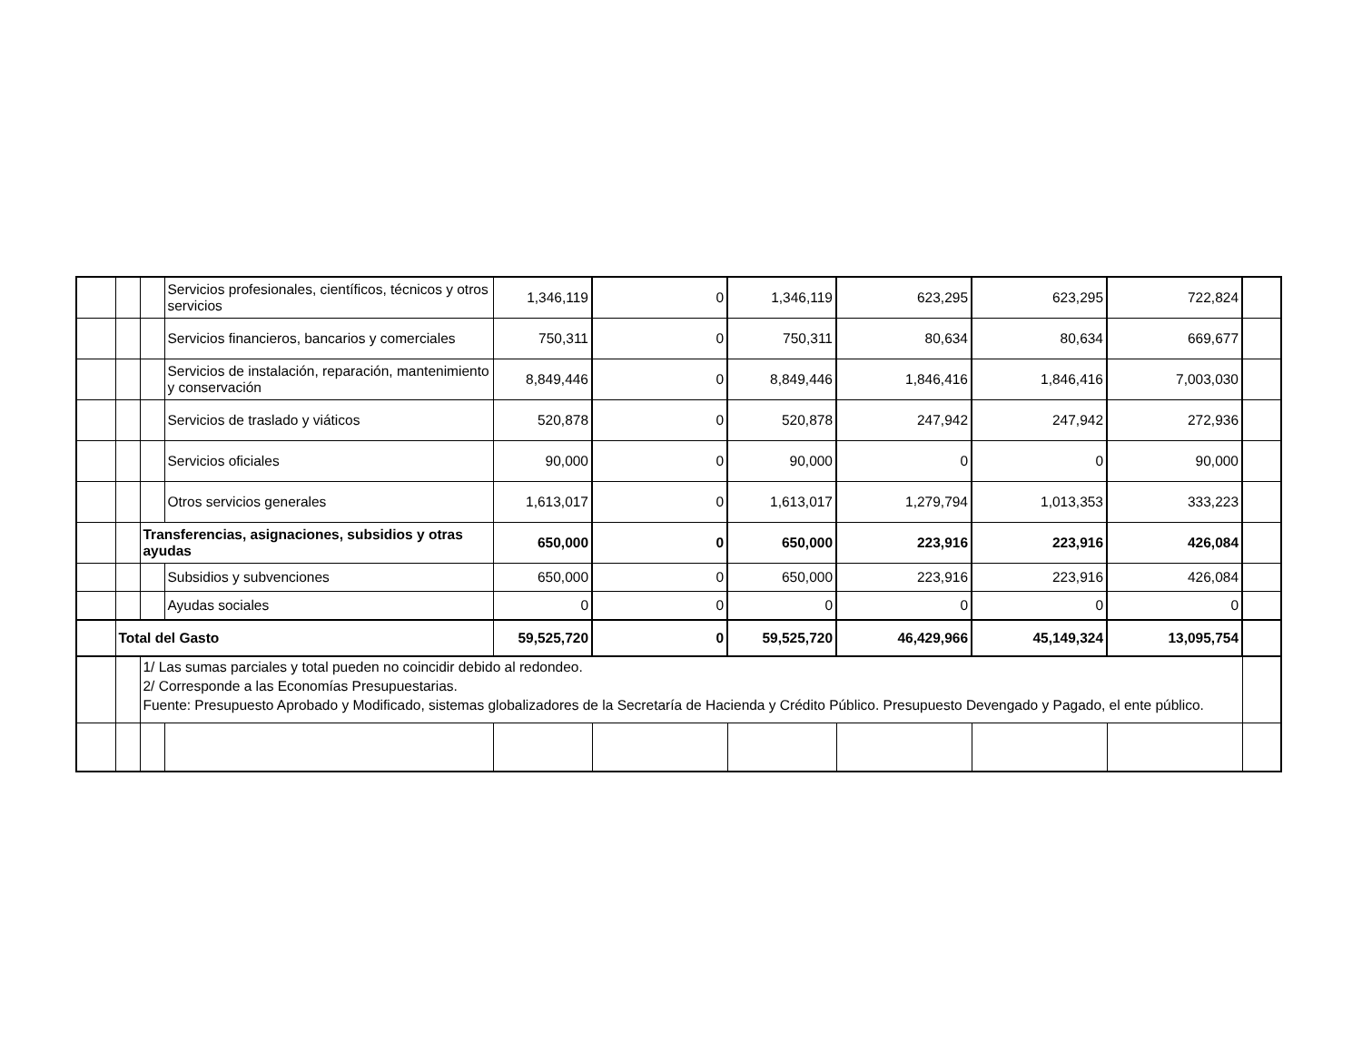| | | | Servicios profesionales, científicos, técnicos y otros servicios | 1,346,119 | 0 | 1,346,119 | 623,295 | 623,295 | 722,824 | |
| | | | Servicios financieros, bancarios y comerciales | 750,311 | 0 | 750,311 | 80,634 | 80,634 | 669,677 | |
| | | | Servicios de instalación, reparación, mantenimiento y conservación | 8,849,446 | 0 | 8,849,446 | 1,846,416 | 1,846,416 | 7,003,030 | |
| | | | Servicios de traslado y viáticos | 520,878 | 0 | 520,878 | 247,942 | 247,942 | 272,936 | |
| | | | Servicios oficiales | 90,000 | 0 | 90,000 | 0 | 0 | 90,000 | |
| | | | Otros servicios generales | 1,613,017 | 0 | 1,613,017 | 1,279,794 | 1,013,353 | 333,223 | |
| | | Transferencias, asignaciones, subsidios y otras ayudas | | 650,000 | 0 | 650,000 | 223,916 | 223,916 | 426,084 | |
| | | | Subsidios y subvenciones | 650,000 | 0 | 650,000 | 223,916 | 223,916 | 426,084 | |
| | | | Ayudas sociales | 0 | 0 | 0 | 0 | 0 | 0 | |
| | Total del Gasto | | | 59,525,720 | 0 | 59,525,720 | 46,429,966 | 45,149,324 | 13,095,754 | |
| | | 1/ Las sumas parciales y total pueden no coincidir debido al redondeo. 2/ Corresponde a las Economías Presupuestarias. Fuente: Presupuesto Aprobado y Modificado, sistemas globalizadores de la Secretaría de Hacienda y Crédito Público. Presupuesto Devengado y Pagado, el ente público. | | | | | | | | |